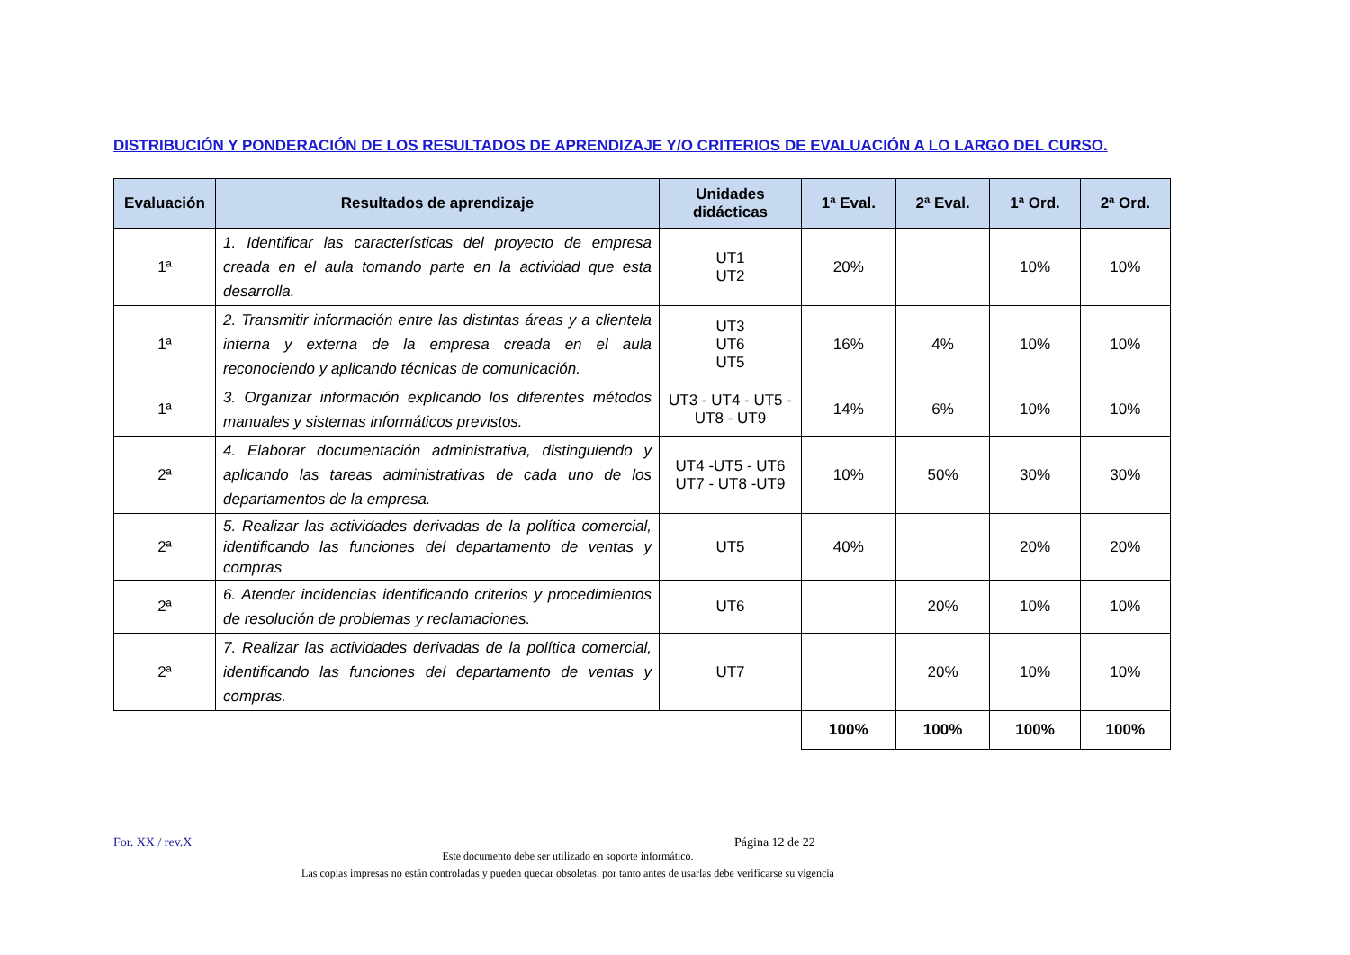DISTRIBUCIÓN Y PONDERACIÓN DE LOS RESULTADOS DE APRENDIZAJE Y/O CRITERIOS DE EVALUACIÓN A LO LARGO DEL CURSO.
| Evaluación | Resultados de aprendizaje | Unidades didácticas | 1ª Eval. | 2ª Eval. | 1ª Ord. | 2ª Ord. |
| --- | --- | --- | --- | --- | --- | --- |
| 1ª | 1. Identificar las características del proyecto de empresa creada en el aula tomando parte en la actividad que esta desarrolla. | UT1 UT2 | 20% | | 10% | 10% |
| 1ª | 2. Transmitir información entre las distintas áreas y a clientela interna y externa de la empresa creada en el aula reconociendo y aplicando técnicas de comunicación. | UT3 UT6 UT5 | 16% | 4% | 10% | 10% |
| 1ª | 3. Organizar información explicando los diferentes métodos manuales y sistemas informáticos previstos. | UT3 - UT4 - UT5 - UT8 - UT9 | 14% | 6% | 10% | 10% |
| 2ª | 4. Elaborar documentación administrativa, distinguiendo y aplicando las tareas administrativas de cada uno de los departamentos de la empresa. | UT4 -UT5 - UT6 UT7 - UT8 -UT9 | 10% | 50% | 30% | 30% |
| 2ª | 5. Realizar las actividades derivadas de la política comercial, identificando las funciones del departamento de ventas y compras | UT5 | 40% | | 20% | 20% |
| 2ª | 6. Atender incidencias identificando criterios y procedimientos de resolución de problemas y reclamaciones. | UT6 | | 20% | 10% | 10% |
| 2ª | 7. Realizar las actividades derivadas de la política comercial, identificando las funciones del departamento de ventas y compras. | UT7 | | 20% | 10% | 10% |
| | | | 100% | 100% | 100% | 100% |
For. XX / rev.X Página 12 de 22
Este documento debe ser utilizado en soporte informático.
Las copias impresas no están controladas y pueden quedar obsoletas; por tanto antes de usarlas debe verificarse su vigencia